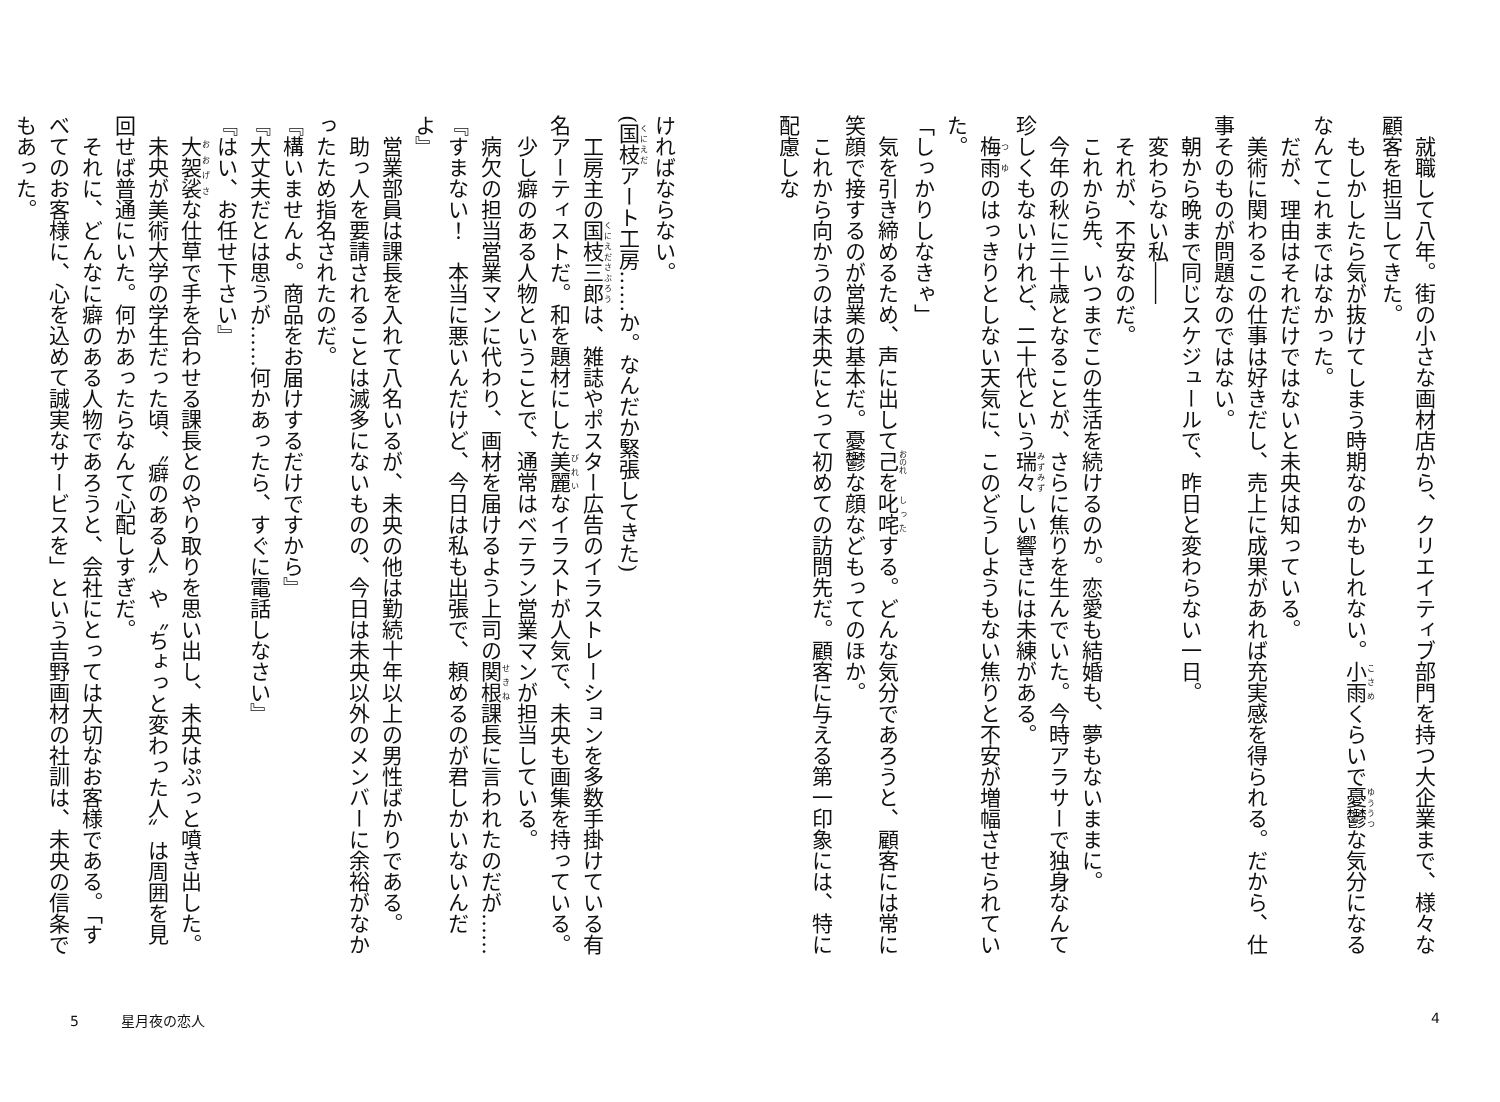就職して八年。街の小さな画材店から、クリエイティブ部門を持つ大企業まで、様々な顧客を担当してきた。
もしかしたら気が抜けてしまう時期なのかもしれない。小雨くらいで憂鬱な気分になるなんてこれまではなかった。
だが、理由はそれだけではないと未央は知っている。
美術に関わるこの仕事は好きだし、売上に成果があれば充実感を得られる。だから、仕事そのものが問題なのではない。
朝から晩まで同じスケジュールで、昨日と変わらない一日。
変わらない私――
それが、不安なのだ。
これから先、いつまでこの生活を続けるのか。恋愛も結婚も、夢もないままに。
今年の秋に三十歳となることが、さらに焦りを生んでいた。今時アラサーで独身なんて珍しくもないけれど、二十代という瑞々しい響きには未練がある。
梅雨のはっきりとしない天気に、このどうしようもない焦りと不安が増幅させられていた。
「しっかりしなきゃ」
気を引き締めるため、声に出して己を叱咤する。どんな気分であろうと、顧客には常に笑顔で接するのが営業の基本だ。憂鬱な顔などもってのほか。
これから向かうのは未央にとって初めての訪問先だ。顧客に与える第一印象には、特に配慮しな
4
ければならない。
(国枝アート工房……か。なんだか緊張してきた)
工房主の国枝三郎は、雑誌やポスター広告のイラストレーションを多数手掛けている有名アーティストだ。和を題材にした美麗なイラストが人気で、未央も画集を持っている。
少し癖のある人物ということで、通常はベテラン営業マンが担当している。
病欠の担当営業マンに代わり、画材を届けるよう上司の関根課長に言われたのだが……
『すまない！　本当に悪いんだけど、今日は私も出張で、頼めるのが君しかいないんだよ』
営業部員は課長を入れて八名いるが、未央の他は勤続十年以上の男性ばかりである。
助っ人を要請されることは滅多にないものの、今日は未央以外のメンバーに余裕がなかったため指名されたのだ。
『構いませんよ。商品をお届けするだけですから』
『大丈夫だとは思うが……何かあったら、すぐに電話しなさい』
『はい、お任せ下さい』
大袈裟な仕草で手を合わせる課長とのやり取りを思い出し、未央はぷっと噴き出した。
未央が美術大学の学生だった頃、〝癖のある人〟や〝ちょっと変わった人〟は周囲を見回せば普通にいた。何かあったらなんて心配しすぎだ。
それに、どんなに癖のある人物であろうと、会社にとっては大切なお客様である。「すべてのお客様に、心を込めて誠実なサービスを」という吉野画材の社訓は、未央の信条でもあった。
5　　　星月夜の恋人